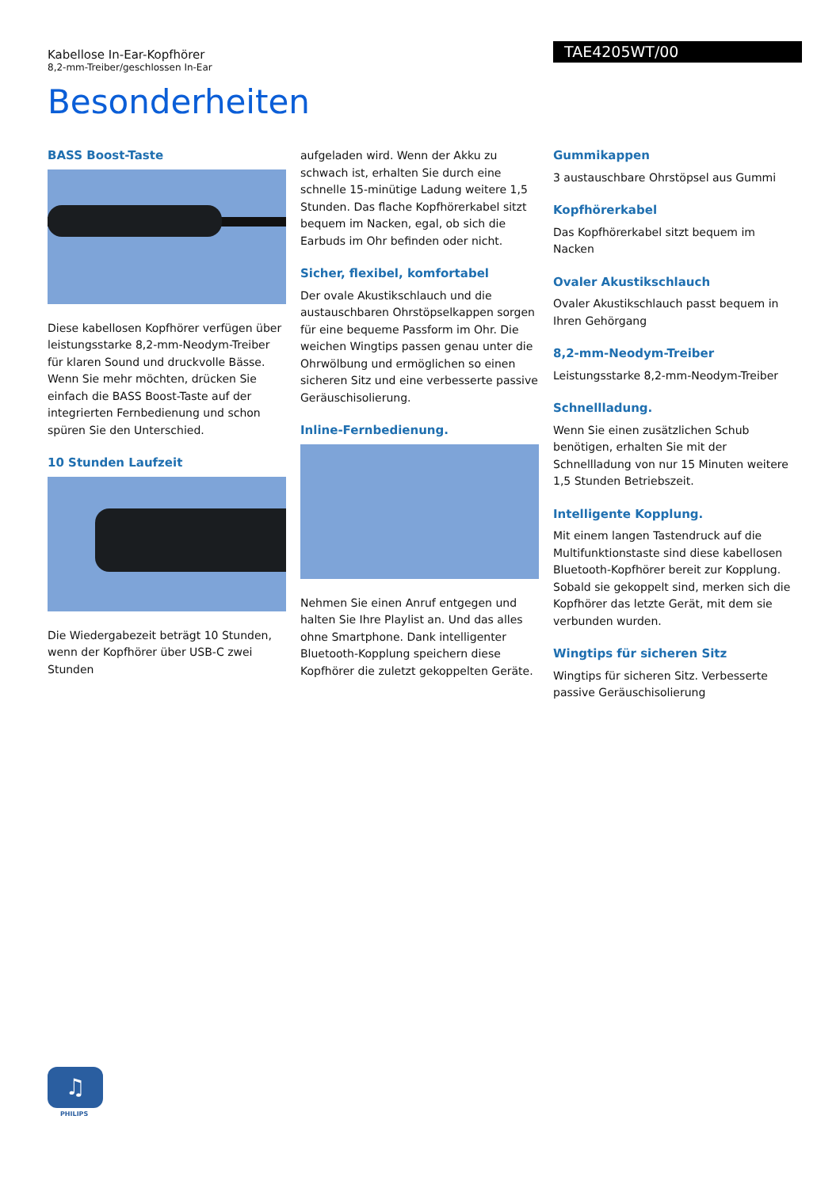Kabellose In-Ear-Kopfhörer
8,2-mm-Treiber/geschlossen In-Ear
TAE4205WT/00
Besonderheiten
BASS Boost-Taste
Diese kabellosen Kopfhörer verfügen über leistungsstarke 8,2-mm-Neodym-Treiber für klaren Sound und druckvolle Bässe. Wenn Sie mehr möchten, drücken Sie einfach die BASS Boost-Taste auf der integrierten Fernbedienung und schon spüren Sie den Unterschied.
10 Stunden Laufzeit
Die Wiedergabezeit beträgt 10 Stunden, wenn der Kopfhörer über USB-C zwei Stunden
aufgeladen wird. Wenn der Akku zu schwach ist, erhalten Sie durch eine schnelle 15-minütige Ladung weitere 1,5 Stunden. Das flache Kopfhörerkabel sitzt bequem im Nacken, egal, ob sich die Earbuds im Ohr befinden oder nicht.
Sicher, flexibel, komfortabel
Der ovale Akustikschlauch und die austauschbaren Ohrstöpselkappen sorgen für eine bequeme Passform im Ohr. Die weichen Wingtips passen genau unter die Ohrwölbung und ermöglichen so einen sicheren Sitz und eine verbesserte passive Geräuschisolierung.
Inline-Fernbedienung.
Nehmen Sie einen Anruf entgegen und halten Sie Ihre Playlist an. Und das alles ohne Smartphone. Dank intelligenter Bluetooth-Kopplung speichern diese Kopfhörer die zuletzt gekoppelten Geräte.
Gummikappen
3 austauschbare Ohrstöpsel aus Gummi
Kopfhörerkabel
Das Kopfhörerkabel sitzt bequem im Nacken
Ovaler Akustikschlauch
Ovaler Akustikschlauch passt bequem in Ihren Gehörgang
8,2-mm-Neodym-Treiber
Leistungsstarke 8,2-mm-Neodym-Treiber
Schnellladung.
Wenn Sie einen zusätzlichen Schub benötigen, erhalten Sie mit der Schnellladung von nur 15 Minuten weitere 1,5 Stunden Betriebszeit.
Intelligente Kopplung.
Mit einem langen Tastendruck auf die Multifunktionstaste sind diese kabellosen Bluetooth-Kopfhörer bereit zur Kopplung. Sobald sie gekoppelt sind, merken sich die Kopfhörer das letzte Gerät, mit dem sie verbunden wurden.
Wingtips für sicheren Sitz
Wingtips für sicheren Sitz. Verbesserte passive Geräuschisolierung
♫
PHILIPS